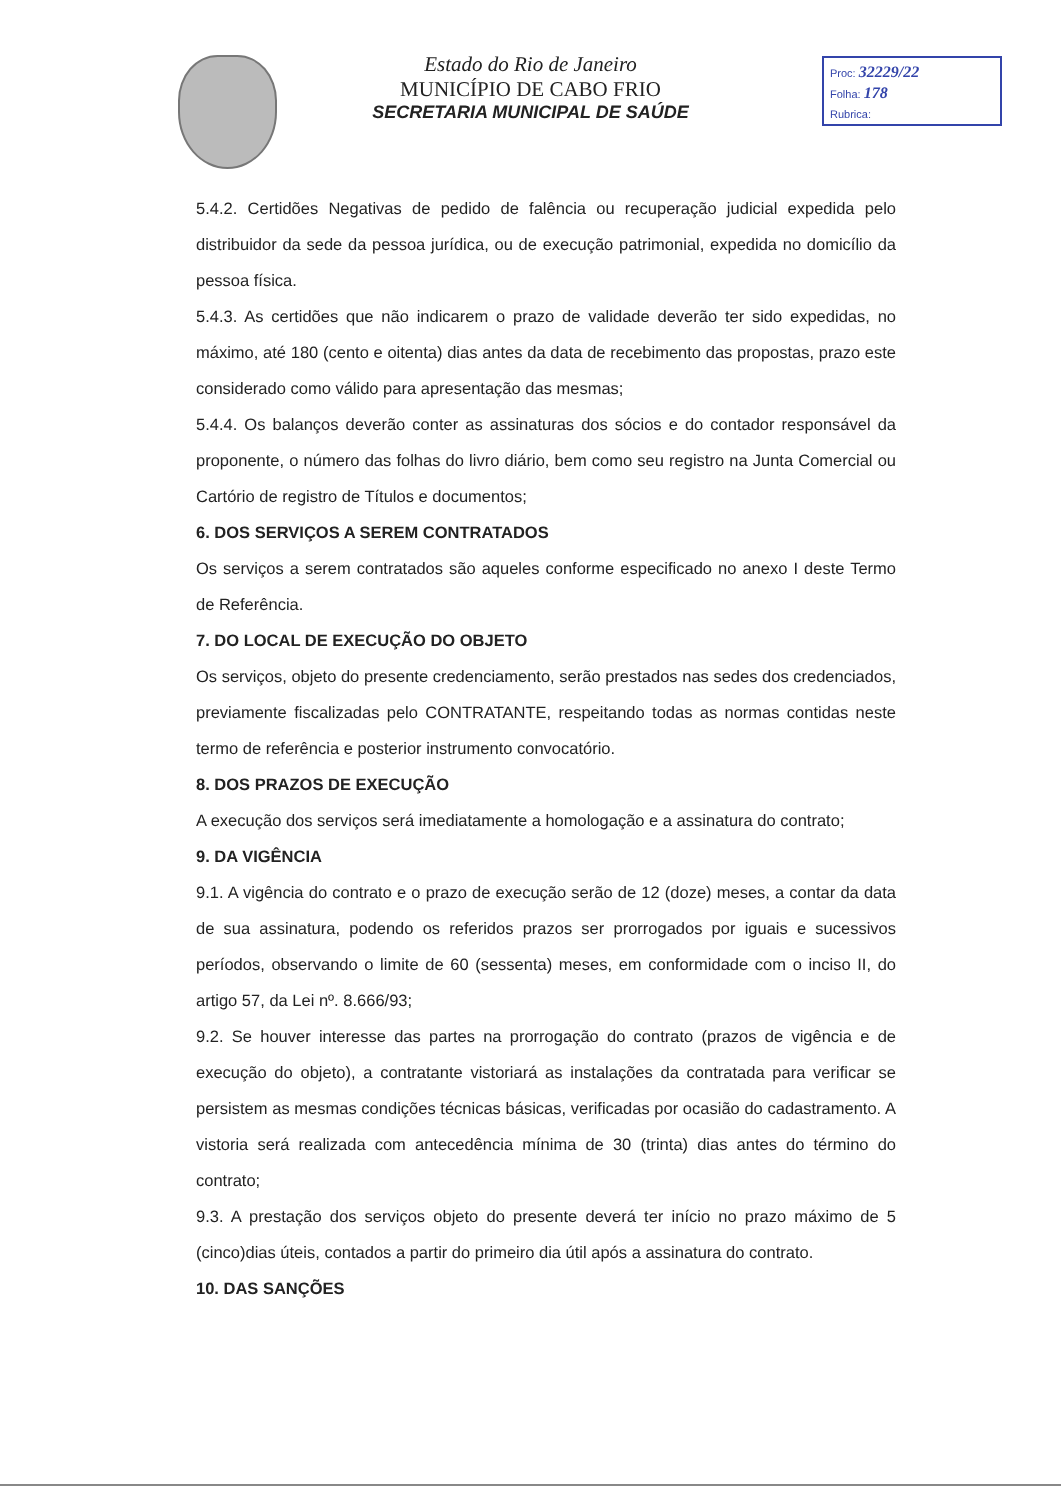Estado do Rio de Janeiro
MUNICÍPIO DE CABO FRIO
SECRETARIA MUNICIPAL DE SAÚDE
Proc: 32229/22
Folha: 178
Rubrica:
5.4.2. Certidões Negativas de pedido de falência ou recuperação judicial expedida pelo distribuidor da sede da pessoa jurídica, ou de execução patrimonial, expedida no domicílio da pessoa física.
5.4.3. As certidões que não indicarem o prazo de validade deverão ter sido expedidas, no máximo, até 180 (cento e oitenta) dias antes da data de recebimento das propostas, prazo este considerado como válido para apresentação das mesmas;
5.4.4. Os balanços deverão conter as assinaturas dos sócios e do contador responsável da proponente, o número das folhas do livro diário, bem como seu registro na Junta Comercial ou Cartório de registro de Títulos e documentos;
6. DOS SERVIÇOS A SEREM CONTRATADOS
Os serviços a serem contratados são aqueles conforme especificado no anexo I deste Termo de Referência.
7. DO LOCAL DE EXECUÇÃO DO OBJETO
Os serviços, objeto do presente credenciamento, serão prestados nas sedes dos credenciados, previamente fiscalizadas pelo CONTRATANTE, respeitando todas as normas contidas neste termo de referência e posterior instrumento convocatório.
8. DOS PRAZOS DE EXECUÇÃO
A execução dos serviços será imediatamente a homologação e a assinatura do contrato;
9. DA VIGÊNCIA
9.1. A vigência do contrato e o prazo de execução serão de 12 (doze) meses, a contar da data de sua assinatura, podendo os referidos prazos ser prorrogados por iguais e sucessivos períodos, observando o limite de 60 (sessenta) meses, em conformidade com o inciso II, do artigo 57, da Lei nº. 8.666/93;
9.2. Se houver interesse das partes na prorrogação do contrato (prazos de vigência e de execução do objeto), a contratante vistoriará as instalações da contratada para verificar se persistem as mesmas condições técnicas básicas, verificadas por ocasião do cadastramento. A vistoria será realizada com antecedência mínima de 30 (trinta) dias antes do término do contrato;
9.3. A prestação dos serviços objeto do presente deverá ter início no prazo máximo de 5 (cinco)dias úteis, contados a partir do primeiro dia útil após a assinatura do contrato.
10. DAS SANÇÕES